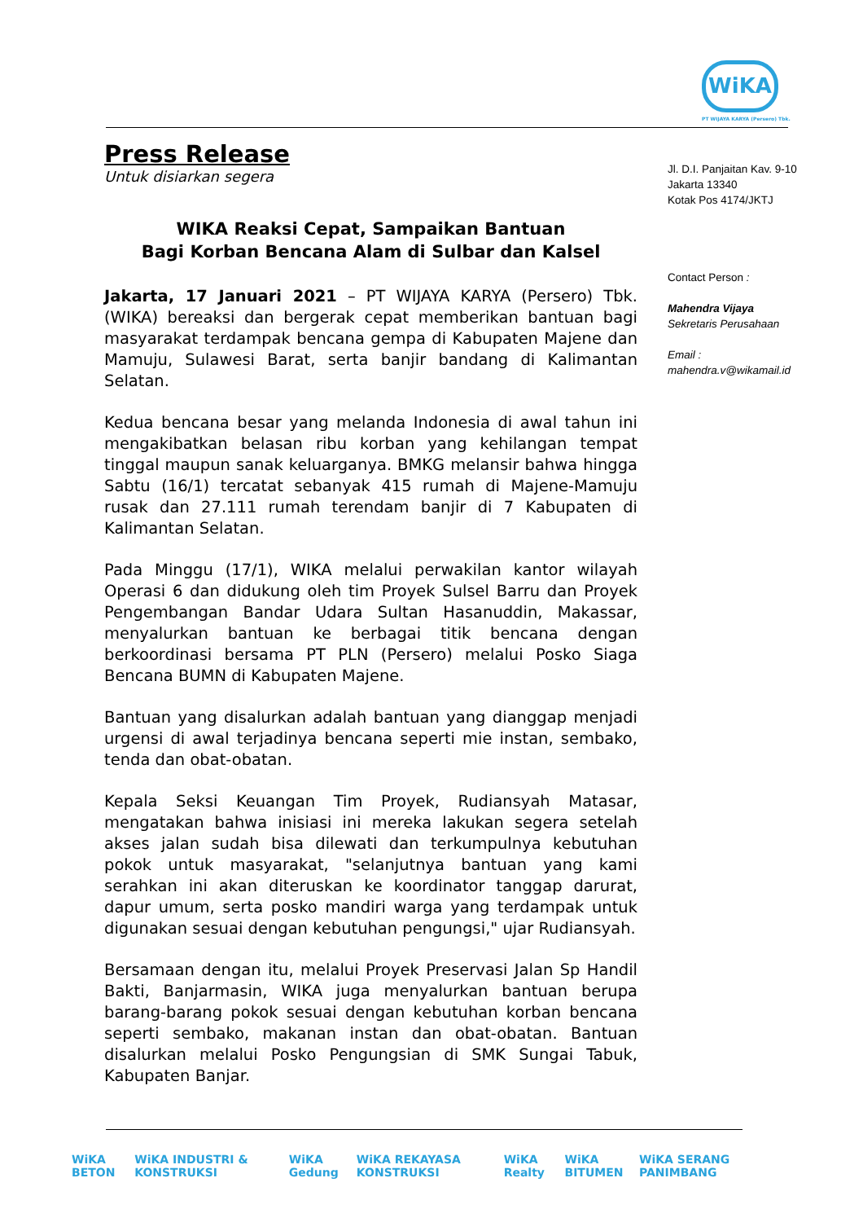WiKA
PT WIJAYA KARYA (Persero) Tbk.
Press Release
Untuk disiarkan segera
WIKA Reaksi Cepat, Sampaikan Bantuan
Bagi Korban Bencana Alam di Sulbar dan Kalsel
Jakarta, 17 Januari 2021 – PT WIJAYA KARYA (Persero) Tbk. (WIKA) bereaksi dan bergerak cepat memberikan bantuan bagi masyarakat terdampak bencana gempa di Kabupaten Majene dan Mamuju, Sulawesi Barat, serta banjir bandang di Kalimantan Selatan.
Kedua bencana besar yang melanda Indonesia di awal tahun ini mengakibatkan belasan ribu korban yang kehilangan tempat tinggal maupun sanak keluarganya. BMKG melansir bahwa hingga Sabtu (16/1) tercatat sebanyak 415 rumah di Majene-Mamuju rusak dan 27.111 rumah terendam banjir di 7 Kabupaten di Kalimantan Selatan.
Pada Minggu (17/1), WIKA melalui perwakilan kantor wilayah Operasi 6 dan didukung oleh tim Proyek Sulsel Barru dan Proyek Pengembangan Bandar Udara Sultan Hasanuddin, Makassar, menyalurkan bantuan ke berbagai titik bencana dengan berkoordinasi bersama PT PLN (Persero) melalui Posko Siaga Bencana BUMN di Kabupaten Majene.
Bantuan yang disalurkan adalah bantuan yang dianggap menjadi urgensi di awal terjadinya bencana seperti mie instan, sembako, tenda dan obat-obatan.
Kepala Seksi Keuangan Tim Proyek, Rudiansyah Matasar, mengatakan bahwa inisiasi ini mereka lakukan segera setelah akses jalan sudah bisa dilewati dan terkumpulnya kebutuhan pokok untuk masyarakat, "selanjutnya bantuan yang kami serahkan ini akan diteruskan ke koordinator tanggap darurat, dapur umum, serta posko mandiri warga yang terdampak untuk digunakan sesuai dengan kebutuhan pengungsi," ujar Rudiansyah.
Bersamaan dengan itu, melalui Proyek Preservasi Jalan Sp Handil Bakti, Banjarmasin, WIKA juga menyalurkan bantuan berupa barang-barang pokok sesuai dengan kebutuhan korban bencana seperti sembako, makanan instan dan obat-obatan. Bantuan disalurkan melalui Posko Pengungsian di SMK Sungai Tabuk, Kabupaten Banjar.
Jl. D.I. Panjaitan Kav. 9-10
Jakarta 13340
Kotak Pos 4174/JKTJ
Contact Person :
Mahendra Vijaya
Sekretaris Perusahaan
Email :
mahendra.v@wikamail.id
WiKA BETON WiKA INDUSTRI & KONSTRUKSI WiKA Gedung WiKA REKAYASA KONSTRUKSI WiKA Realty WiKA BITUMEN WiKA SERANG PANIMBANG